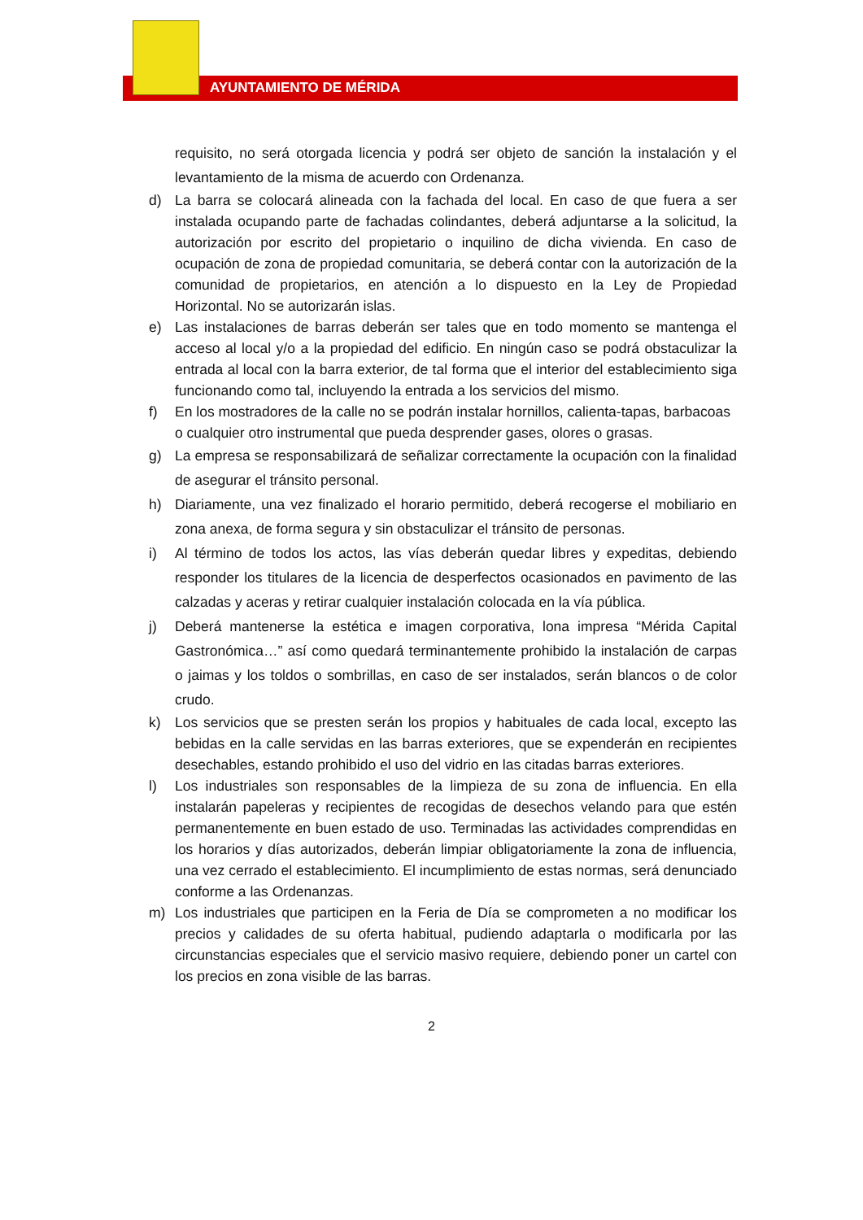AYUNTAMIENTO DE MÉRIDA
requisito, no será otorgada licencia y podrá ser objeto de sanción la instalación y el levantamiento de la misma de acuerdo con Ordenanza.
d) La barra se colocará alineada con la fachada del local. En caso de que fuera a ser instalada ocupando parte de fachadas colindantes, deberá adjuntarse a la solicitud, la autorización por escrito del propietario o inquilino de dicha vivienda. En caso de ocupación de zona de propiedad comunitaria, se deberá contar con la autorización de la comunidad de propietarios, en atención a lo dispuesto en la Ley de Propiedad Horizontal. No se autorizarán islas.
e) Las instalaciones de barras deberán ser tales que en todo momento se mantenga el acceso al local y/o a la propiedad del edificio. En ningún caso se podrá obstaculizar la entrada al local con la barra exterior, de tal forma que el interior del establecimiento siga funcionando como tal, incluyendo la entrada a los servicios del mismo.
f) En los mostradores de la calle no se podrán instalar hornillos, calienta-tapas, barbacoas o cualquier otro instrumental que pueda desprender gases, olores o grasas.
g) La empresa se responsabilizará de señalizar correctamente la ocupación con la finalidad de asegurar el tránsito personal.
h) Diariamente, una vez finalizado el horario permitido, deberá recogerse el mobiliario en zona anexa, de forma segura y sin obstaculizar el tránsito de personas.
i) Al término de todos los actos, las vías deberán quedar libres y expeditas, debiendo responder los titulares de la licencia de desperfectos ocasionados en pavimento de las calzadas y aceras y retirar cualquier instalación colocada en la vía pública.
j) Deberá mantenerse la estética e imagen corporativa, lona impresa “Mérida Capital Gastronómica…” así como quedará terminantemente prohibido la instalación de carpas o jaimas y los toldos o sombrillas, en caso de ser instalados, serán blancos o de color crudo.
k) Los servicios que se presten serán los propios y habituales de cada local, excepto las bebidas en la calle servidas en las barras exteriores, que se expenderán en recipientes desechables, estando prohibido el uso del vidrio en las citadas barras exteriores.
l) Los industriales son responsables de la limpieza de su zona de influencia. En ella instalarán papeleras y recipientes de recogidas de desechos velando para que estén permanentemente en buen estado de uso. Terminadas las actividades comprendidas en los horarios y días autorizados, deberán limpiar obligatoriamente la zona de influencia, una vez cerrado el establecimiento. El incumplimiento de estas normas, será denunciado conforme a las Ordenanzas.
m) Los industriales que participen en la Feria de Día se comprometen a no modificar los precios y calidades de su oferta habitual, pudiendo adaptarla o modificarla por las circunstancias especiales que el servicio masivo requiere, debiendo poner un cartel con los precios en zona visible de las barras.
2